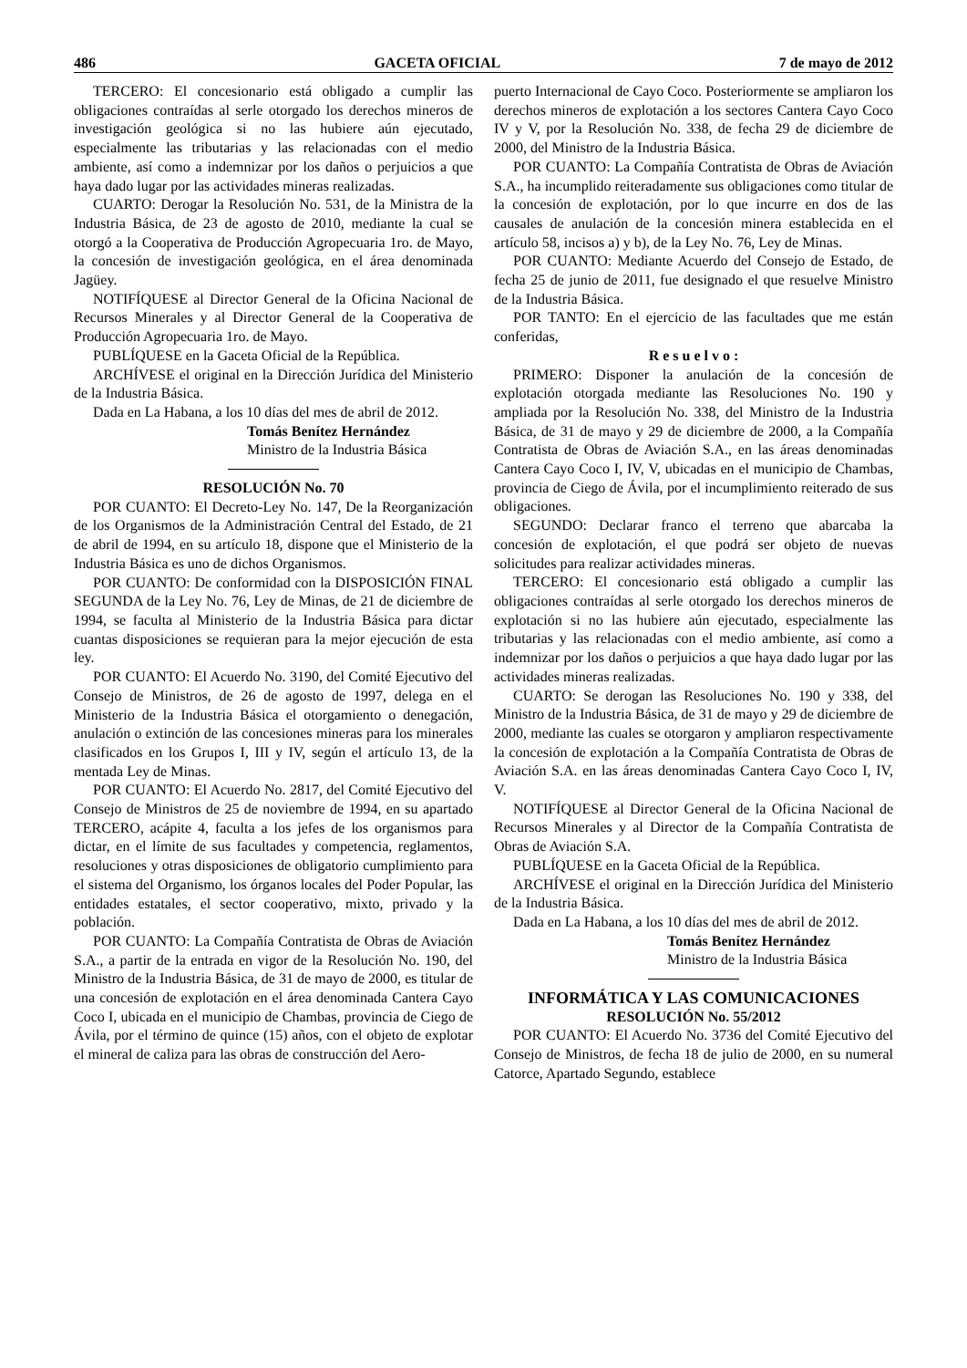486 GACETA OFICIAL 7 de mayo de 2012
TERCERO: El concesionario está obligado a cumplir las obligaciones contraídas al serle otorgado los derechos mineros de investigación geológica si no las hubiere aún ejecutado, especialmente las tributarias y las relacionadas con el medio ambiente, así como a indemnizar por los daños o perjuicios a que haya dado lugar por las actividades mineras realizadas.
CUARTO: Derogar la Resolución No. 531, de la Ministra de la Industria Básica, de 23 de agosto de 2010, mediante la cual se otorgó a la Cooperativa de Producción Agropecuaria 1ro. de Mayo, la concesión de investigación geológica, en el área denominada Jagüey.
NOTIFÍQUESE al Director General de la Oficina Nacional de Recursos Minerales y al Director General de la Cooperativa de Producción Agropecuaria 1ro. de Mayo.
PUBLÍQUESE en la Gaceta Oficial de la República.
ARCHÍVESE el original en la Dirección Jurídica del Ministerio de la Industria Básica.
Dada en La Habana, a los 10 días del mes de abril de 2012.
Tomás Benítez Hernández
Ministro de la Industria Básica
RESOLUCIÓN No. 70
POR CUANTO: El Decreto-Ley No. 147, De la Reorganización de los Organismos de la Administración Central del Estado, de 21 de abril de 1994, en su artículo 18, dispone que el Ministerio de la Industria Básica es uno de dichos Organismos.
POR CUANTO: De conformidad con la DISPOSICIÓN FINAL SEGUNDA de la Ley No. 76, Ley de Minas, de 21 de diciembre de 1994, se faculta al Ministerio de la Industria Básica para dictar cuantas disposiciones se requieran para la mejor ejecución de esta ley.
POR CUANTO: El Acuerdo No. 3190, del Comité Ejecutivo del Consejo de Ministros, de 26 de agosto de 1997, delega en el Ministerio de la Industria Básica el otorgamiento o denegación, anulación o extinción de las concesiones mineras para los minerales clasificados en los Grupos I, III y IV, según el artículo 13, de la mentada Ley de Minas.
POR CUANTO: El Acuerdo No. 2817, del Comité Ejecutivo del Consejo de Ministros de 25 de noviembre de 1994, en su apartado TERCERO, acápite 4, faculta a los jefes de los organismos para dictar, en el límite de sus facultades y competencia, reglamentos, resoluciones y otras disposiciones de obligatorio cumplimiento para el sistema del Organismo, los órganos locales del Poder Popular, las entidades estatales, el sector cooperativo, mixto, privado y la población.
POR CUANTO: La Compañía Contratista de Obras de Aviación S.A., a partir de la entrada en vigor de la Resolución No. 190, del Ministro de la Industria Básica, de 31 de mayo de 2000, es titular de una concesión de explotación en el área denominada Cantera Cayo Coco I, ubicada en el municipio de Chambas, provincia de Ciego de Ávila, por el término de quince (15) años, con el objeto de explotar el mineral de caliza para las obras de construcción del Aero-
puerto Internacional de Cayo Coco. Posteriormente se ampliaron los derechos mineros de explotación a los sectores Cantera Cayo Coco IV y V, por la Resolución No. 338, de fecha 29 de diciembre de 2000, del Ministro de la Industria Básica.
POR CUANTO: La Compañía Contratista de Obras de Aviación S.A., ha incumplido reiteradamente sus obligaciones como titular de la concesión de explotación, por lo que incurre en dos de las causales de anulación de la concesión minera establecida en el artículo 58, incisos a) y b), de la Ley No. 76, Ley de Minas.
POR CUANTO: Mediante Acuerdo del Consejo de Estado, de fecha 25 de junio de 2011, fue designado el que resuelve Ministro de la Industria Básica.
POR TANTO: En el ejercicio de las facultades que me están conferidas,
R e s u e l v o :
PRIMERO: Disponer la anulación de la concesión de explotación otorgada mediante las Resoluciones No. 190 y ampliada por la Resolución No. 338, del Ministro de la Industria Básica, de 31 de mayo y 29 de diciembre de 2000, a la Compañía Contratista de Obras de Aviación S.A., en las áreas denominadas Cantera Cayo Coco I, IV, V, ubicadas en el municipio de Chambas, provincia de Ciego de Ávila, por el incumplimiento reiterado de sus obligaciones.
SEGUNDO: Declarar franco el terreno que abarcaba la concesión de explotación, el que podrá ser objeto de nuevas solicitudes para realizar actividades mineras.
TERCERO: El concesionario está obligado a cumplir las obligaciones contraídas al serle otorgado los derechos mineros de explotación si no las hubiere aún ejecutado, especialmente las tributarias y las relacionadas con el medio ambiente, así como a indemnizar por los daños o perjuicios a que haya dado lugar por las actividades mineras realizadas.
CUARTO: Se derogan las Resoluciones No. 190 y 338, del Ministro de la Industria Básica, de 31 de mayo y 29 de diciembre de 2000, mediante las cuales se otorgaron y ampliaron respectivamente la concesión de explotación a la Compañía Contratista de Obras de Aviación S.A. en las áreas denominadas Cantera Cayo Coco I, IV, V.
NOTIFÍQUESE al Director General de la Oficina Nacional de Recursos Minerales y al Director de la Compañía Contratista de Obras de Aviación S.A.
PUBLÍQUESE en la Gaceta Oficial de la República.
ARCHÍVESE el original en la Dirección Jurídica del Ministerio de la Industria Básica.
Dada en La Habana, a los 10 días del mes de abril de 2012.
Tomás Benítez Hernández
Ministro de la Industria Básica
INFORMÁTICA Y LAS COMUNICACIONES
RESOLUCIÓN No. 55/2012
POR CUANTO: El Acuerdo No. 3736 del Comité Ejecutivo del Consejo de Ministros, de fecha 18 de julio de 2000, en su numeral Catorce, Apartado Segundo, establece